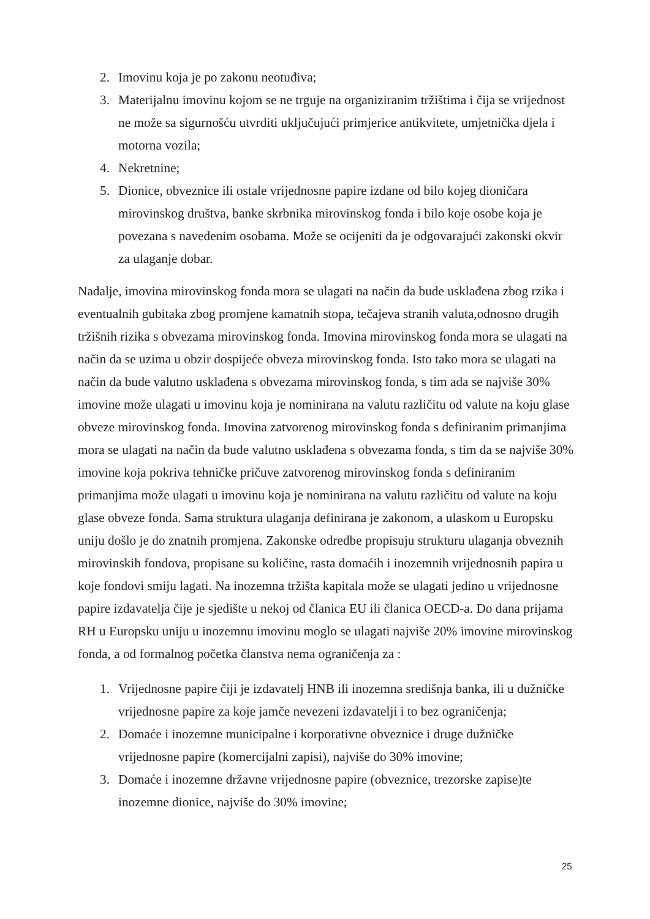2. Imovinu koja je po zakonu neotuđiva;
3. Materijalnu imovinu kojom se ne trguje na organiziranim tržištima i čija se vrijednost ne može sa sigurnošću utvrditi uključujući primjerice antikvitete, umjetnička djela i motorna vozila;
4. Nekretnine;
5. Dionice, obveznice ili ostale vrijednosne papire izdane od bilo kojeg dioničara mirovinskog društva, banke skrbnika mirovinskog fonda i bilo koje osobe koja je povezana s navedenim osobama. Može se ocijeniti da je odgovarajući zakonski okvir za ulaganje dobar.
Nadalje, imovina mirovinskog fonda mora se ulagati na način da bude usklađena zbog rzika i eventualnih gubitaka zbog promjene kamatnih stopa, tečajeva stranih valuta,odnosno drugih tržišnih rizika s obvezama mirovinskog fonda. Imovina mirovinskog fonda mora se ulagati na način da se uzima u obzir dospijeće obveza mirovinskog fonda. Isto tako mora se ulagati na način da bude valutno usklađena s obvezama mirovinskog fonda, s tim ada se najviše 30% imovine može ulagati u imovinu koja je nominirana na valutu različitu od valute na koju glase obveze mirovinskog fonda. Imovina zatvorenog mirovinskog fonda s definiranim primanjima mora se ulagati na način da bude valutno usklađena s obvezama fonda, s tim da se najviše 30% imovine koja pokriva tehničke pričuve zatvorenog mirovinskog fonda s definiranim primanjima može ulagati u imovinu koja je nominirana na valutu različitu od valute na koju glase obveze fonda. Sama struktura ulaganja definirana je zakonom, a ulaskom u Europsku uniju došlo je do znatnih promjena. Zakonske odredbe propisuju strukturu ulaganja obveznih mirovinskih fondova, propisane su količine, rasta domaćih i inozemnih vrijednosnih papira u koje fondovi smiju lagati. Na inozemna tržišta kapitala može se ulagati jedino u vrijednosne papire izdavatelja čije je sjedište u nekoj od članica EU ili članica OECD-a. Do dana prijama RH u Europsku uniju u inozemnu imovinu moglo se ulagati najviše 20% imovine mirovinskog fonda, a od formalnog početka članstva nema ograničenja za :
1. Vrijednosne papire čiji je izdavatelj HNB ili inozemna središnja banka, ili u dužničke vrijednosne papire za koje jamče nevezeni izdavatelji i to bez ograničenja;
2. Domaće i inozemne municipalne i korporativne obveznice i druge dužničke vrijednosne papire (komercijalni zapisi), najviše do 30% imovine;
3. Domaće i inozemne državne vrijednosne papire (obveznice, trezorske zapise)te inozemne dionice, najviše do 30% imovine;
25